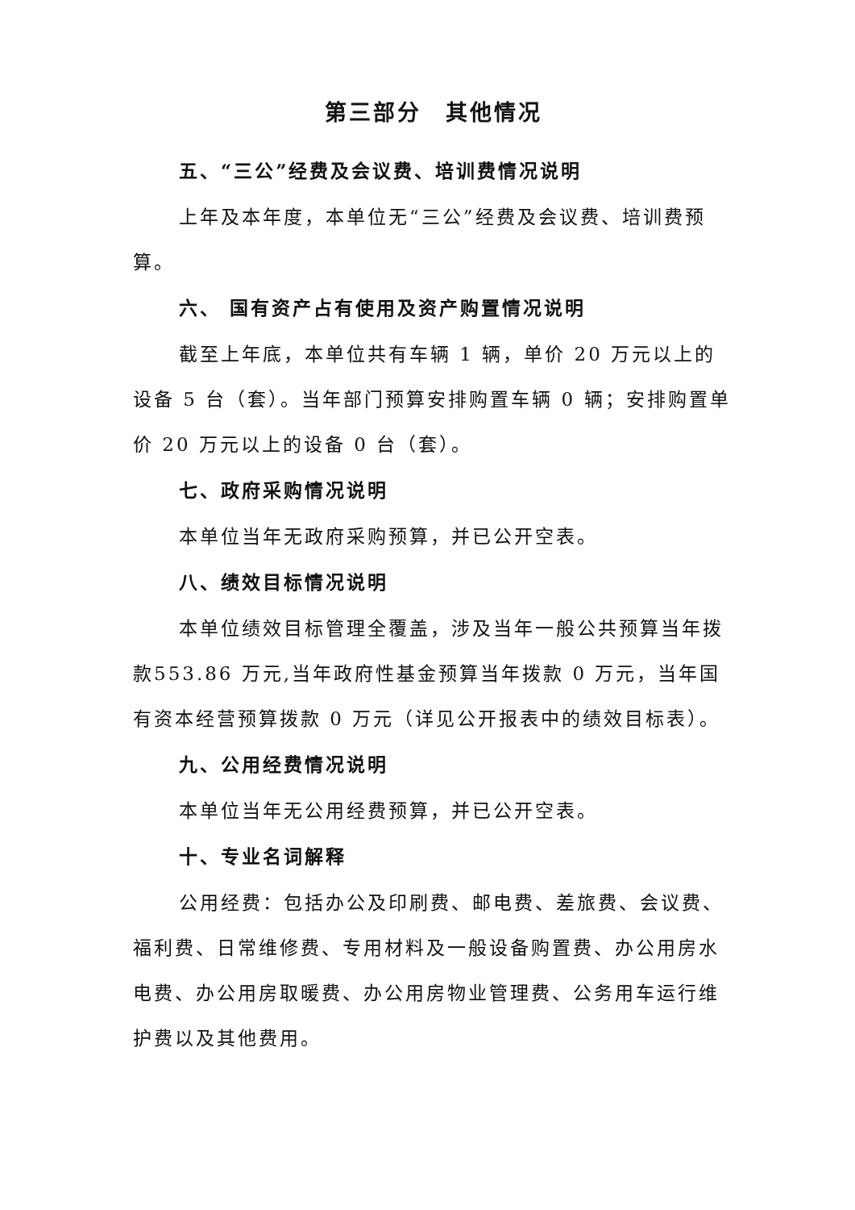第三部分　其他情况
五、“三公”经费及会议费、培训费情况说明
上年及本年度，本单位无“三公”经费及会议费、培训费预算。
六、 国有资产占有使用及资产购置情况说明
截至上年底，本单位共有车辆 1 辆，单价 20 万元以上的设备 5 台（套）。当年部门预算安排购置车辆 0 辆；安排购置单价 20 万元以上的设备 0 台（套）。
七、政府采购情况说明
本单位当年无政府采购预算，并已公开空表。
八、绩效目标情况说明
本单位绩效目标管理全覆盖，涉及当年一般公共预算当年拨款553.86 万元,当年政府性基金预算当年拨款 0 万元，当年国有资本经营预算拨款 0 万元（详见公开报表中的绩效目标表）。
九、公用经费情况说明
本单位当年无公用经费预算，并已公开空表。
十、专业名词解释
公用经费：包括办公及印刷费、邮电费、差旅费、会议费、福利费、日常维修费、专用材料及一般设备购置费、办公用房水电费、办公用房取暖费、办公用房物业管理费、公务用车运行维护费以及其他费用。